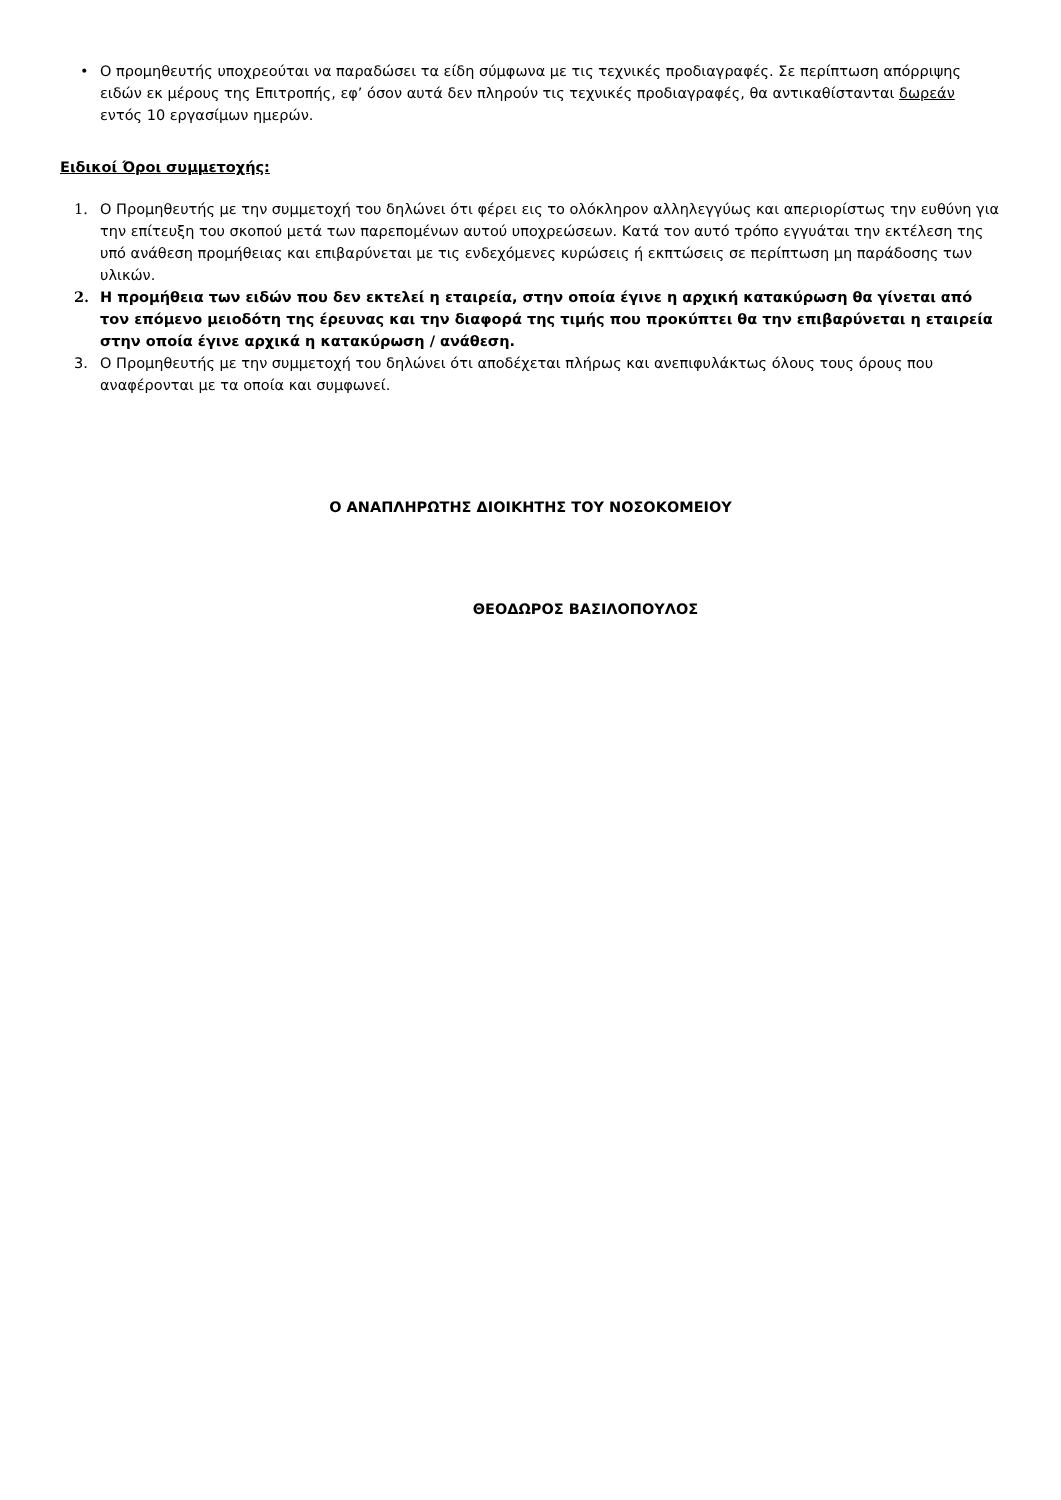• Ο προμηθευτής υποχρεούται να παραδώσει τα είδη σύμφωνα με τις τεχνικές προδιαγραφές. Σε περίπτωση απόρριψης ειδών εκ μέρους της Επιτροπής, εφ’ όσον αυτά δεν πληρούν τις τεχνικές προδιαγραφές, θα αντικαθίστανται δωρεάν εντός 10 εργασίμων ημερών.
Ειδικοί Όροι συμμετοχής:
1. Ο Προμηθευτής με την συμμετοχή του δηλώνει ότι φέρει εις το ολόκληρον αλληλεγγύως και απεριορίστως την ευθύνη για την επίτευξη του σκοπού μετά των παρεπομένων αυτού υποχρεώσεων. Κατά τον αυτό τρόπο εγγυάται την εκτέλεση της υπό ανάθεση προμήθειας και επιβαρύνεται με τις ενδεχόμενες κυρώσεις ή εκπτώσεις σε περίπτωση μη παράδοσης των υλικών.
2. Η προμήθεια των ειδών που δεν εκτελεί η εταιρεία, στην οποία έγινε η αρχική κατακύρωση θα γίνεται από τον επόμενο μειοδότη της έρευνας και την διαφορά της τιμής που προκύπτει θα την επιβαρύνεται η εταιρεία στην οποία έγινε αρχικά η κατακύρωση / ανάθεση.
3. Ο Προμηθευτής με την συμμετοχή του δηλώνει ότι αποδέχεται πλήρως και ανεπιφυλάκτως όλους τους όρους που αναφέρονται με τα οποία και συμφωνεί.
Ο ΑΝΑΠΛΗΡΩΤΗΣ ΔΙΟΙΚΗΤΗΣ ΤΟΥ ΝΟΣΟΚΟΜΕΙΟΥ
ΘΕΟΔΩΡΟΣ ΒΑΣΙΛΟΠΟΥΛΟΣ